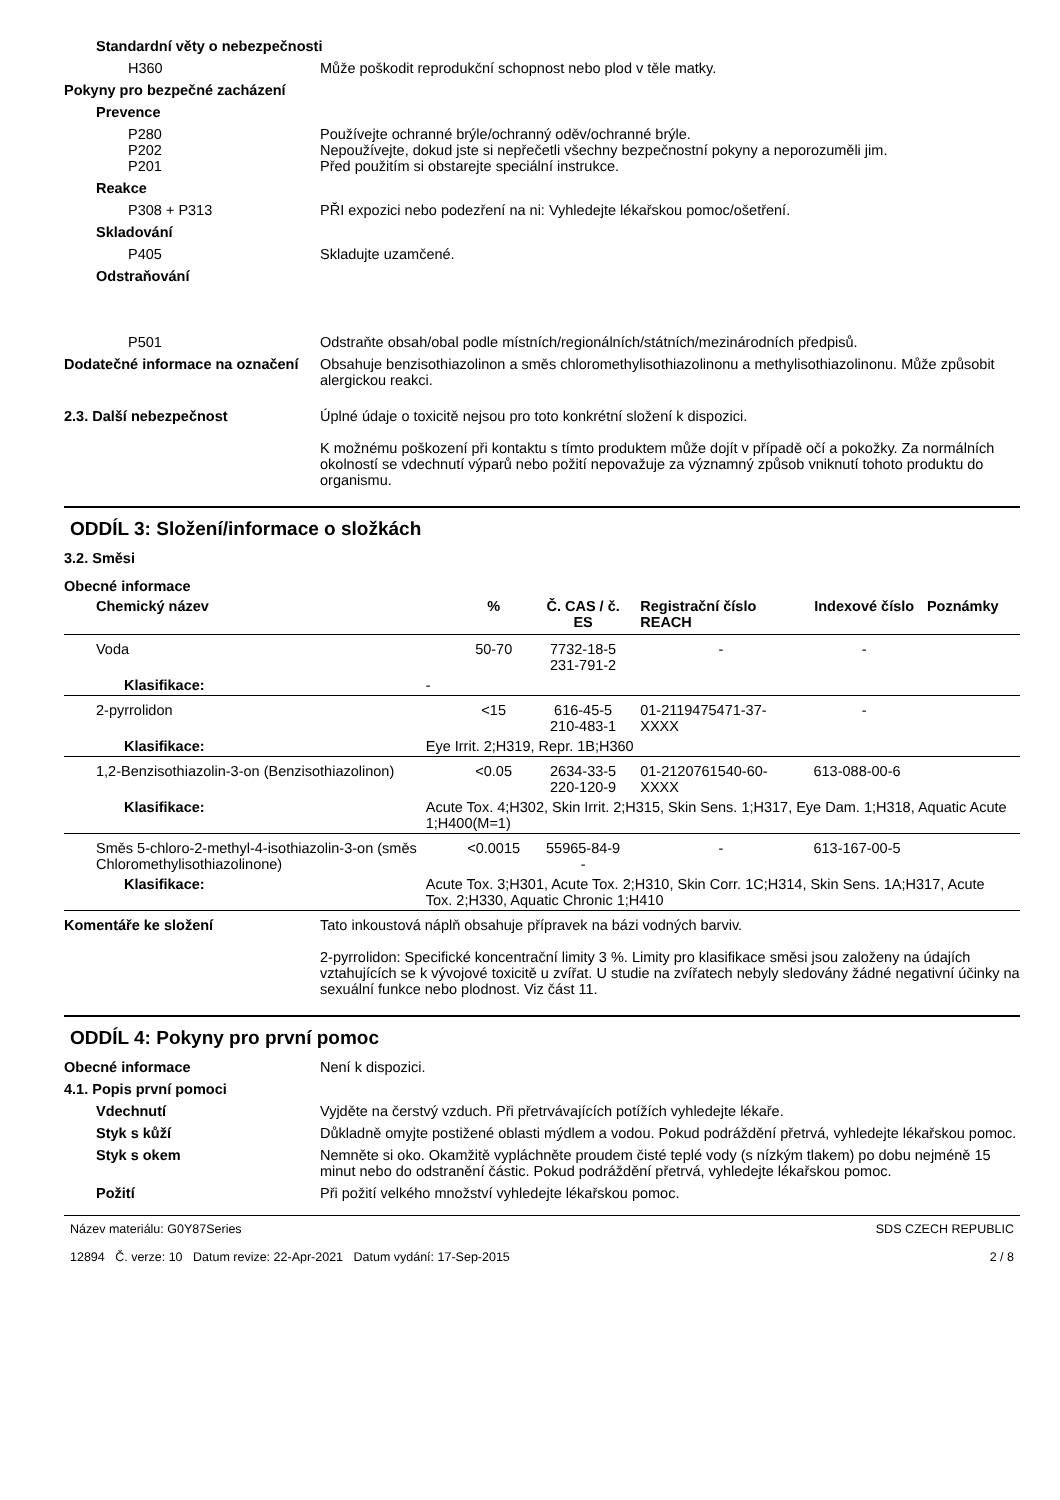Standardní věty o nebezpečnosti
H360 Může poškodit reprodukční schopnost nebo plod v těle matky.
Pokyny pro bezpečné zacházení
Prevence
P280
P202
P201
Používejte ochranné brýle/ochranný oděv/ochranné brýle.
Nepoužívejte, dokud jste si nepřečetli všechny bezpečnostní pokyny a neporozuměli jim.
Před použitím si obstarejte speciální instrukce.
Reakce
P308 + P313 PŘI expozici nebo podezření na ni: Vyhledejte lékařskou pomoc/ošetření.
Skladování
P405 Skladujte uzamčené.
Odstraňování
P501 Odstraňte obsah/obal podle místních/regionálních/státních/mezinárodních předpisů.
Dodatečné informace na označení
Obsahuje benzisothiazolinon a směs chloromethylisothiazolinonu a methylisothiazolinonu. Může způsobit alergickou reakci.
2.3. Další nebezpečnost Úplné údaje o toxicitě nejsou pro toto konkrétní složení k dispozici.
K možnému poškození při kontaktu s tímto produktem může dojít v případě očí a pokožky. Za normálních okolností se vdechnutí výparů nebo požití nepovažuje za významný způsob vniknutí tohoto produktu do organismu.
ODDÍL 3: Složení/informace o složkách
3.2. Směsi
Obecné informace
| Chemický název | | % | Č. CAS / č. ES | Registrační číslo REACH | Indexové číslo | Poznámky |
| --- | --- | --- | --- | --- | --- | --- |
| Voda | | 50-70 | 7732-18-5 231-791-2 | - | - | |
| Klasifikace: | - | | | | | |
| 2-pyrrolidon | | <15 | 616-45-5 210-483-1 | 01-2119475471-37-XXXX | - | |
| Klasifikace: | Eye Irrit. 2;H319, Repr. 1B;H360 | | | | | |
| 1,2-Benzisothiazolin-3-on (Benzisothiazolinon) | | <0.05 | 2634-33-5 220-120-9 | 01-2120761540-60-XXXX | 613-088-00-6 | |
| Klasifikace: | Acute Tox. 4;H302, Skin Irrit. 2;H315, Skin Sens. 1;H317, Eye Dam. 1;H318, Aquatic Acute 1;H400(M=1) | | | | | |
| Směs 5-chloro-2-methyl-4-isothiazolin-3-on (směs Chloromethylisothiazolinone) | | <0.0015 | 55965-84-9 - | - | 613-167-00-5 | |
| Klasifikace: | Acute Tox. 3;H301, Acute Tox. 2;H310, Skin Corr. 1C;H314, Skin Sens. 1A;H317, Acute Tox. 2;H330, Aquatic Chronic 1;H410 | | | | | |
Komentáře ke složení Tato inkoustová náplň obsahuje přípravek na bázi vodných barviv.
2-pyrrolidon: Specifické koncentrační limity 3 %. Limity pro klasifikace směsi jsou založeny na údajích vztahujících se k vývojové toxicitě u zvířat. U studie na zvířatech nebyly sledovány žádné negativní účinky na sexuální funkce nebo plodnost. Viz část 11.
ODDÍL 4: Pokyny pro první pomoc
Obecné informace Není k dispozici.
4.1. Popis první pomoci
Vdechnutí Vyjděte na čerstvý vzduch. Při přetrvávajících potížích vyhledejte lékaře.
Styk s kůží Důkladně omyjte postižené oblasti mýdlem a vodou. Pokud podráždění přetrvá, vyhledejte lékařskou pomoc.
Styk s okem Nemněte si oko. Okamžitě vypláchněte proudem čisté teplé vody (s nízkým tlakem) po dobu nejméně 15 minut nebo do odstranění částic. Pokud podráždění přetrvá, vyhledejte lékařskou pomoc.
Požití Při požití velkého množství vyhledejte lékařskou pomoc.
Název materiálu: G0Y87Series
12894 Č. verze: 10 Datum revize: 22-Apr-2021 Datum vydání: 17-Sep-2015
SDS CZECH REPUBLIC
2 / 8